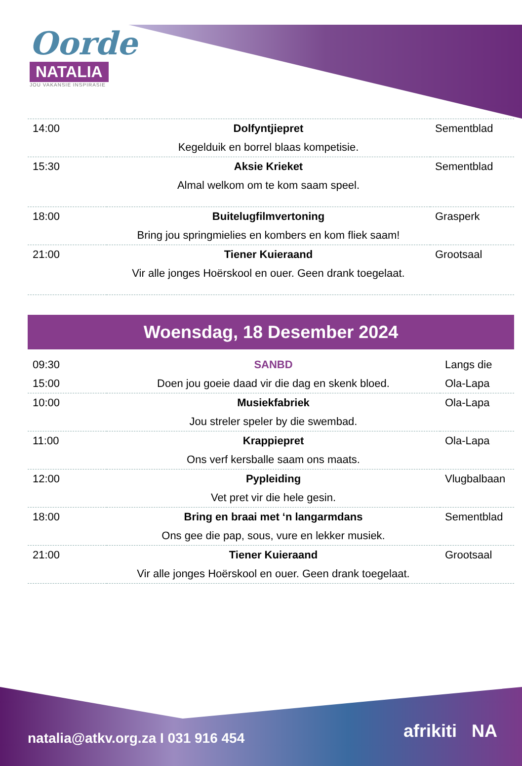Oorde
NATALIA
JOU VAKANSIE INSPIRASIE
| 14:00 | Dolfyntjiepret | Sementblad |
| | Kegelduik en borrel blaas kompetisie. | |
| 15:30 | Aksie Krieket | Sementblad |
| | Almal welkom om te kom saam speel. | |
| 18:00 | Buitelugfilmvertoning | Grasperk |
| | Bring jou springmielies en kombers en kom fliek saam! | |
| 21:00 | Tiener Kuieraand | Grootsaal |
| | Vir alle jonges Hoërskool en ouer. Geen drank toegelaat. | |
Woensdag, 18 Desember 2024
| 09:30 | SANBD | Langs die |
| 15:00 | Doen jou goeie daad vir die dag en skenk bloed. | Ola-Lapa |
| 10:00 | Musiekfabriek | Ola-Lapa |
| | Jou streler speler by die swembad. | |
| 11:00 | Krappiepret | Ola-Lapa |
| | Ons verf kersballe saam ons maats. | |
| 12:00 | Pypleiding | Vlugbalbaan |
| | Vet pret vir die hele gesin. | |
| 18:00 | Bring en braai met ‘n langarmdans | Sementblad |
| | Ons gee die pap, sous, vure en lekker musiek. | |
| 21:00 | Tiener Kuieraand | Grootsaal |
| | Vir alle jonges Hoërskool en ouer. Geen drank toegelaat. | |
natalia@atkv.org.za I 031 916 454
afrikiti NA